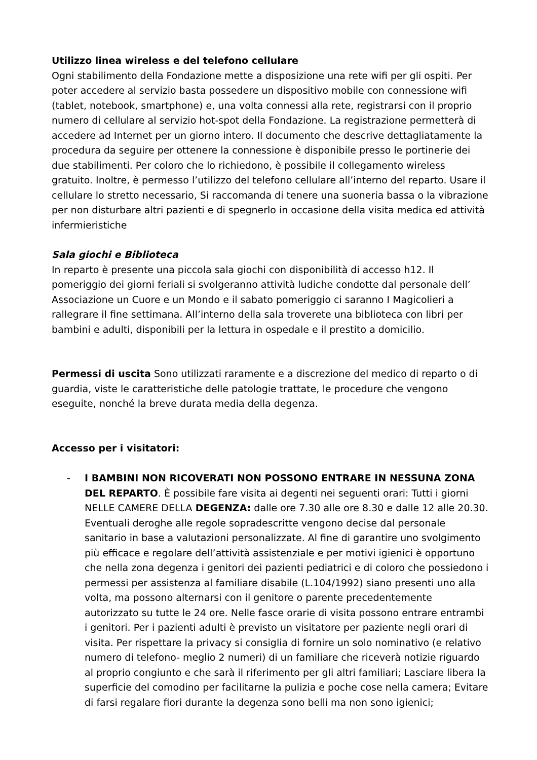Utilizzo linea wireless e del telefono cellulare
Ogni stabilimento della Fondazione mette a disposizione una rete wifi per gli ospiti. Per poter accedere al servizio basta possedere un dispositivo mobile con connessione wifi (tablet, notebook, smartphone) e, una volta connessi alla rete, registrarsi con il proprio numero di cellulare al servizio hot-spot della Fondazione. La registrazione permetterà di accedere ad Internet per un giorno intero. Il documento che descrive dettagliatamente la procedura da seguire per ottenere la connessione è disponibile presso le portinerie dei due stabilimenti. Per coloro che lo richiedono, è possibile il collegamento wireless gratuito. Inoltre, è permesso l’utilizzo del telefono cellulare all’interno del reparto. Usare il cellulare lo stretto necessario, Si raccomanda di tenere una suoneria bassa o la vibrazione per non disturbare altri pazienti e di spegnerlo in occasione della visita medica ed attività infermieristiche
Sala giochi e Biblioteca
In reparto è presente una piccola sala giochi con disponibilità di accesso h12. Il pomeriggio dei giorni feriali si svolgeranno attività ludiche condotte dal personale dell’ Associazione un Cuore e un Mondo e il sabato pomeriggio ci saranno I Magicolieri a rallegrare il fine settimana. All’interno della sala troverete una biblioteca con libri per bambini e adulti, disponibili per la lettura in ospedale e il prestito a domicilio.
Permessi di uscita Sono utilizzati raramente e a discrezione del medico di reparto o di guardia, viste le caratteristiche delle patologie trattate, le procedure che vengono eseguite, nonché la breve durata media della degenza.
Accesso per i visitatori:
- I BAMBINI NON RICOVERATI NON POSSONO ENTRARE IN NESSUNA ZONA DEL REPARTO. È possibile fare visita ai degenti nei seguenti orari: Tutti i giorni NELLE CAMERE DELLA DEGENZA: dalle ore 7.30 alle ore 8.30 e dalle 12 alle 20.30. Eventuali deroghe alle regole sopradescritte vengono decise dal personale sanitario in base a valutazioni personalizzate. Al fine di garantire uno svolgimento più efficace e regolare dell’attività assistenziale e per motivi igienici è opportuno che nella zona degenza i genitori dei pazienti pediatrici e di coloro che possiedono i permessi per assistenza al familiare disabile (L.104/1992) siano presenti uno alla volta, ma possono alternarsi con il genitore o parente precedentemente autorizzato su tutte le 24 ore. Nelle fasce orarie di visita possono entrare entrambi i genitori. Per i pazienti adulti è previsto un visitatore per paziente negli orari di visita. Per rispettare la privacy si consiglia di fornire un solo nominativo (e relativo numero di telefono- meglio 2 numeri) di un familiare che riceverà notizie riguardo al proprio congiunto e che sarà il riferimento per gli altri familiari; Lasciare libera la superficie del comodino per facilitarne la pulizia e poche cose nella camera; Evitare di farsi regalare fiori durante la degenza sono belli ma non sono igienici;